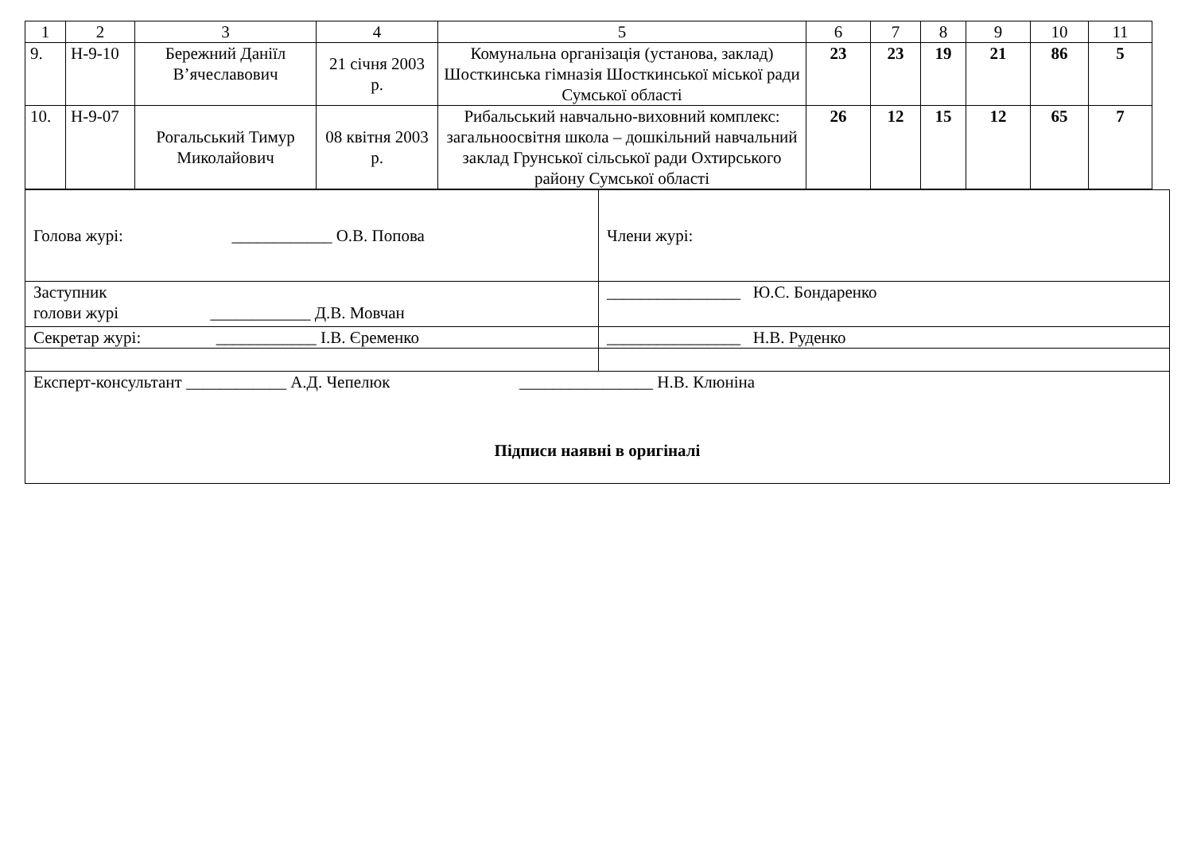| 1 | 2 | 3 | 4 | 5 | 6 | 7 | 8 | 9 | 10 | 11 |
| 9. | Н-9-10 | Бережний Даніїл В’ячеславович | 21 січня 2003 р. | Комунальна організація (установа, заклад) Шосткинська гімназія Шосткинської міської ради Сумської області | 23 | 23 | 19 | 21 | 86 | 5 |
| 10. | Н-9-07 | Рогальський Тимур Миколайович | 08 квітня 2003 р. | Рибальський навчально-виховний комплекс: загальноосвітня школа – дошкільний навчальний заклад Грунської сільської ради Охтирського району Сумської області | 26 | 12 | 15 | 12 | 65 | 7 |
| Голова журі: ____________ О.В. Попова | Члени журі: |
| Заступник голови журі ____________ Д.В. Мовчан | ________________ Ю.С. Бондаренко |
| Секретар журі: ____________ І.В. Єременко | ________________ Н.В. Руденко |
| Експерт-консультант ____________ А.Д. Чепелюк ________________ Н.В. Клюніна Підписи наявні в оригіналі | |